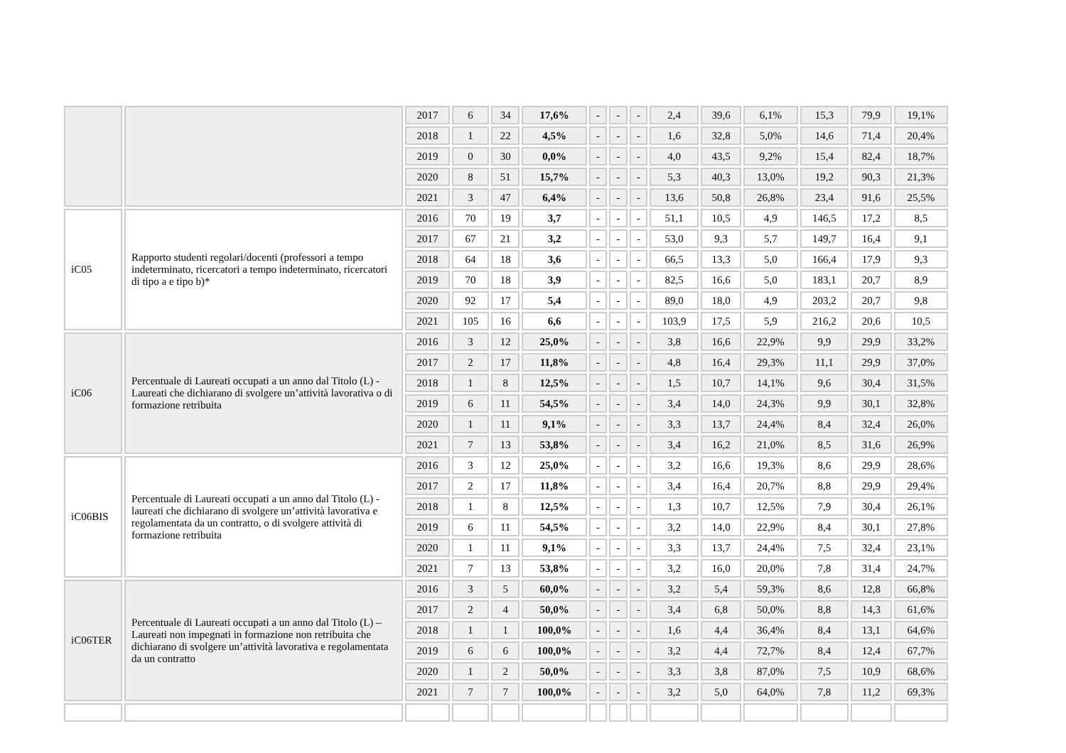| | | 2017 | 6 | 34 | 17,6% | - | - | - | 2,4 | 39,6 | 6,1% | 15,3 | 79,9 | 19,1% |
| | | 2018 | 1 | 22 | 4,5% | - | - | - | 1,6 | 32,8 | 5,0% | 14,6 | 71,4 | 20,4% |
| | | 2019 | 0 | 30 | 0,0% | - | - | - | 4,0 | 43,5 | 9,2% | 15,4 | 82,4 | 18,7% |
| | | 2020 | 8 | 51 | 15,7% | - | - | - | 5,3 | 40,3 | 13,0% | 19,2 | 90,3 | 21,3% |
| | | 2021 | 3 | 47 | 6,4% | - | - | - | 13,6 | 50,8 | 26,8% | 23,4 | 91,6 | 25,5% |
| iC05 | Rapporto studenti regolari/docenti (professori a tempo indeterminato, ricercatori a tempo indeterminato, ricercatori di tipo a e tipo b)* | 2016 | 70 | 19 | 3,7 | - | - | - | 51,1 | 10,5 | 4,9 | 146,5 | 17,2 | 8,5 |
| | | 2017 | 67 | 21 | 3,2 | - | - | - | 53,0 | 9,3 | 5,7 | 149,7 | 16,4 | 9,1 |
| | | 2018 | 64 | 18 | 3,6 | - | - | - | 66,5 | 13,3 | 5,0 | 166,4 | 17,9 | 9,3 |
| | | 2019 | 70 | 18 | 3,9 | - | - | - | 82,5 | 16,6 | 5,0 | 183,1 | 20,7 | 8,9 |
| | | 2020 | 92 | 17 | 5,4 | - | - | - | 89,0 | 18,0 | 4,9 | 203,2 | 20,7 | 9,8 |
| | | 2021 | 105 | 16 | 6,6 | - | - | - | 103,9 | 17,5 | 5,9 | 216,2 | 20,6 | 10,5 |
| iC06 | Percentuale di Laureati occupati a un anno dal Titolo (L) - Laureati che dichiarano di svolgere un’attività lavorativa o di formazione retribuita | 2016 | 3 | 12 | 25,0% | - | - | - | 3,8 | 16,6 | 22,9% | 9,9 | 29,9 | 33,2% |
| | | 2017 | 2 | 17 | 11,8% | - | - | - | 4,8 | 16,4 | 29,3% | 11,1 | 29,9 | 37,0% |
| | | 2018 | 1 | 8 | 12,5% | - | - | - | 1,5 | 10,7 | 14,1% | 9,6 | 30,4 | 31,5% |
| | | 2019 | 6 | 11 | 54,5% | - | - | - | 3,4 | 14,0 | 24,3% | 9,9 | 30,1 | 32,8% |
| | | 2020 | 1 | 11 | 9,1% | - | - | - | 3,3 | 13,7 | 24,4% | 8,4 | 32,4 | 26,0% |
| | | 2021 | 7 | 13 | 53,8% | - | - | - | 3,4 | 16,2 | 21,0% | 8,5 | 31,6 | 26,9% |
| iC06BIS | Percentuale di Laureati occupati a un anno dal Titolo (L) - laureati che dichiarano di svolgere un’attività lavorativa e regolamentata da un contratto, o di svolgere attività di formazione retribuita | 2016 | 3 | 12 | 25,0% | - | - | - | 3,2 | 16,6 | 19,3% | 8,6 | 29,9 | 28,6% |
| | | 2017 | 2 | 17 | 11,8% | - | - | - | 3,4 | 16,4 | 20,7% | 8,8 | 29,9 | 29,4% |
| | | 2018 | 1 | 8 | 12,5% | - | - | - | 1,3 | 10,7 | 12,5% | 7,9 | 30,4 | 26,1% |
| | | 2019 | 6 | 11 | 54,5% | - | - | - | 3,2 | 14,0 | 22,9% | 8,4 | 30,1 | 27,8% |
| | | 2020 | 1 | 11 | 9,1% | - | - | - | 3,3 | 13,7 | 24,4% | 7,5 | 32,4 | 23,1% |
| | | 2021 | 7 | 13 | 53,8% | - | - | - | 3,2 | 16,0 | 20,0% | 7,8 | 31,4 | 24,7% |
| iC06TER | Percentuale di Laureati occupati a un anno dal Titolo (L) – Laureati non impegnati in formazione non retribuita che dichiarano di svolgere un’attività lavorativa e regolamentata da un contratto | 2016 | 3 | 5 | 60,0% | - | - | - | 3,2 | 5,4 | 59,3% | 8,6 | 12,8 | 66,8% |
| | | 2017 | 2 | 4 | 50,0% | - | - | - | 3,4 | 6,8 | 50,0% | 8,8 | 14,3 | 61,6% |
| | | 2018 | 1 | 1 | 100,0% | - | - | - | 1,6 | 4,4 | 36,4% | 8,4 | 13,1 | 64,6% |
| | | 2019 | 6 | 6 | 100,0% | - | - | - | 3,2 | 4,4 | 72,7% | 8,4 | 12,4 | 67,7% |
| | | 2020 | 1 | 2 | 50,0% | - | - | - | 3,3 | 3,8 | 87,0% | 7,5 | 10,9 | 68,6% |
| | | 2021 | 7 | 7 | 100,0% | - | - | - | 3,2 | 5,0 | 64,0% | 7,8 | 11,2 | 69,3% |